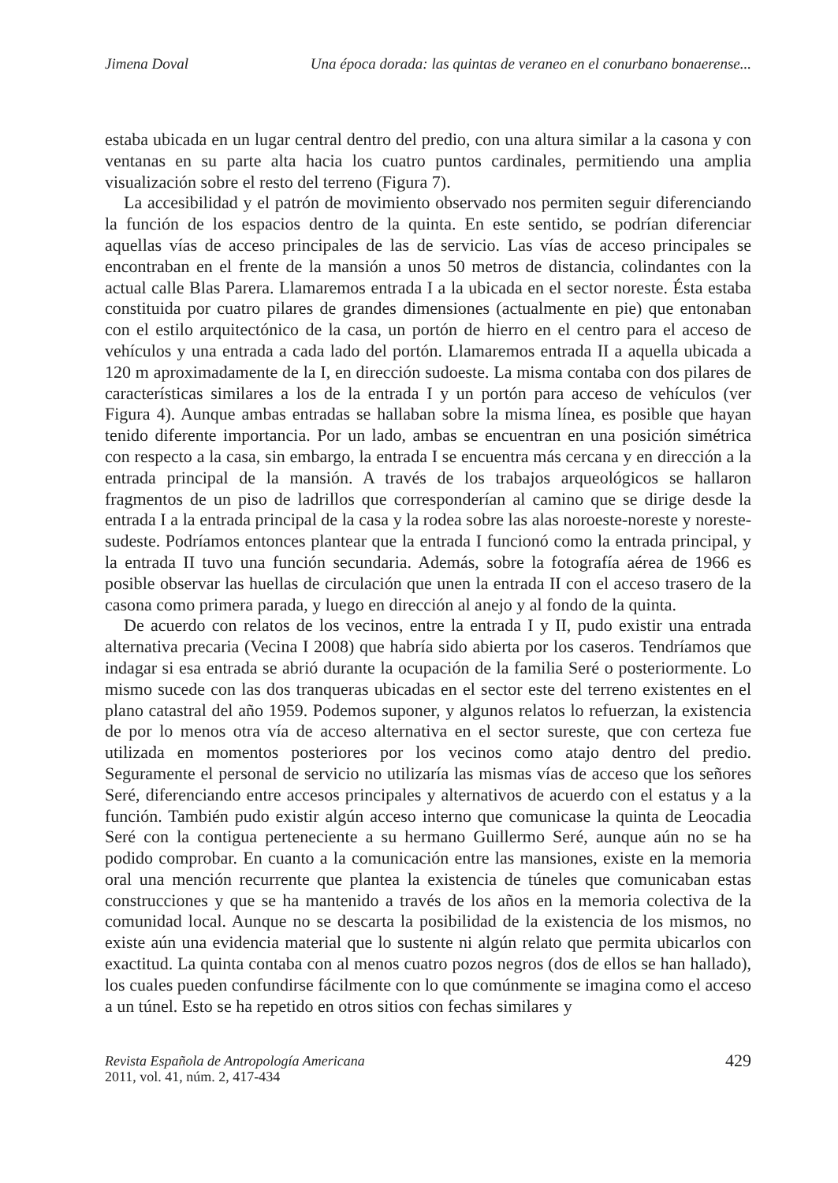Jimena Doval Una época dorada: las quintas de veraneo en el conurbano bonaerense...
estaba ubicada en un lugar central dentro del predio, con una altura similar a la casona y con ventanas en su parte alta hacia los cuatro puntos cardinales, permitiendo una amplia visualización sobre el resto del terreno (Figura 7).
La accesibilidad y el patrón de movimiento observado nos permiten seguir diferenciando la función de los espacios dentro de la quinta. En este sentido, se podrían diferenciar aquellas vías de acceso principales de las de servicio. Las vías de acceso principales se encontraban en el frente de la mansión a unos 50 metros de distancia, colindantes con la actual calle Blas Parera. Llamaremos entrada I a la ubicada en el sector noreste. Ésta estaba constituida por cuatro pilares de grandes dimensiones (actualmente en pie) que entonaban con el estilo arquitectónico de la casa, un portón de hierro en el centro para el acceso de vehículos y una entrada a cada lado del portón. Llamaremos entrada II a aquella ubicada a 120 m aproximadamente de la I, en dirección sudoeste. La misma contaba con dos pilares de características similares a los de la entrada I y un portón para acceso de vehículos (ver Figura 4). Aunque ambas entradas se hallaban sobre la misma línea, es posible que hayan tenido diferente importancia. Por un lado, ambas se encuentran en una posición simétrica con respecto a la casa, sin embargo, la entrada I se encuentra más cercana y en dirección a la entrada principal de la mansión. A través de los trabajos arqueológicos se hallaron fragmentos de un piso de ladrillos que corresponderían al camino que se dirige desde la entrada I a la entrada principal de la casa y la rodea sobre las alas noroeste-noreste y noreste-sudeste. Podríamos entonces plantear que la entrada I funcionó como la entrada principal, y la entrada II tuvo una función secundaria. Además, sobre la fotografía aérea de 1966 es posible observar las huellas de circulación que unen la entrada II con el acceso trasero de la casona como primera parada, y luego en dirección al anejo y al fondo de la quinta.
De acuerdo con relatos de los vecinos, entre la entrada I y II, pudo existir una entrada alternativa precaria (Vecina I 2008) que habría sido abierta por los caseros. Tendríamos que indagar si esa entrada se abrió durante la ocupación de la familia Seré o posteriormente. Lo mismo sucede con las dos tranqueras ubicadas en el sector este del terreno existentes en el plano catastral del año 1959. Podemos suponer, y algunos relatos lo refuerzan, la existencia de por lo menos otra vía de acceso alternativa en el sector sureste, que con certeza fue utilizada en momentos posteriores por los vecinos como atajo dentro del predio. Seguramente el personal de servicio no utilizaría las mismas vías de acceso que los señores Seré, diferenciando entre accesos principales y alternativos de acuerdo con el estatus y a la función. También pudo existir algún acceso interno que comunicase la quinta de Leocadia Seré con la contigua perteneciente a su hermano Guillermo Seré, aunque aún no se ha podido comprobar. En cuanto a la comunicación entre las mansiones, existe en la memoria oral una mención recurrente que plantea la existencia de túneles que comunicaban estas construcciones y que se ha mantenido a través de los años en la memoria colectiva de la comunidad local. Aunque no se descarta la posibilidad de la existencia de los mismos, no existe aún una evidencia material que lo sustente ni algún relato que permita ubicarlos con exactitud. La quinta contaba con al menos cuatro pozos negros (dos de ellos se han hallado), los cuales pueden confundirse fácilmente con lo que comúnmente se imagina como el acceso a un túnel. Esto se ha repetido en otros sitios con fechas similares y
Revista Española de Antropología Americana
2011, vol. 41, núm. 2, 417-434
429